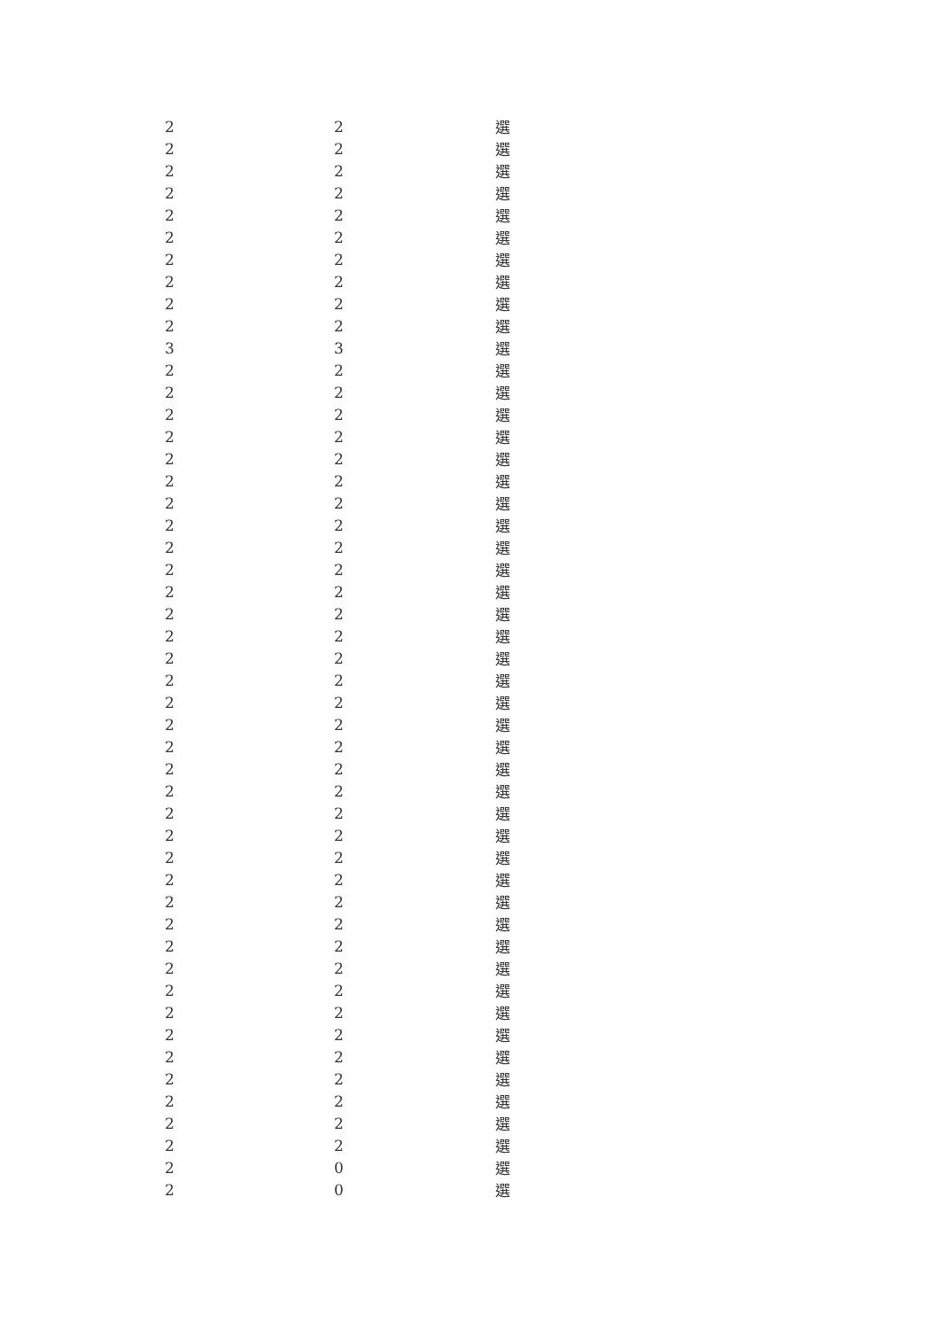| 2 | 2 | 選 |
| 2 | 2 | 選 |
| 2 | 2 | 選 |
| 2 | 2 | 選 |
| 2 | 2 | 選 |
| 2 | 2 | 選 |
| 2 | 2 | 選 |
| 2 | 2 | 選 |
| 2 | 2 | 選 |
| 2 | 2 | 選 |
| 3 | 3 | 選 |
| 2 | 2 | 選 |
| 2 | 2 | 選 |
| 2 | 2 | 選 |
| 2 | 2 | 選 |
| 2 | 2 | 選 |
| 2 | 2 | 選 |
| 2 | 2 | 選 |
| 2 | 2 | 選 |
| 2 | 2 | 選 |
| 2 | 2 | 選 |
| 2 | 2 | 選 |
| 2 | 2 | 選 |
| 2 | 2 | 選 |
| 2 | 2 | 選 |
| 2 | 2 | 選 |
| 2 | 2 | 選 |
| 2 | 2 | 選 |
| 2 | 2 | 選 |
| 2 | 2 | 選 |
| 2 | 2 | 選 |
| 2 | 2 | 選 |
| 2 | 2 | 選 |
| 2 | 2 | 選 |
| 2 | 2 | 選 |
| 2 | 2 | 選 |
| 2 | 2 | 選 |
| 2 | 2 | 選 |
| 2 | 2 | 選 |
| 2 | 2 | 選 |
| 2 | 2 | 選 |
| 2 | 2 | 選 |
| 2 | 2 | 選 |
| 2 | 2 | 選 |
| 2 | 2 | 選 |
| 2 | 2 | 選 |
| 2 | 2 | 選 |
| 2 | 0 | 選 |
| 2 | 0 | 選 |